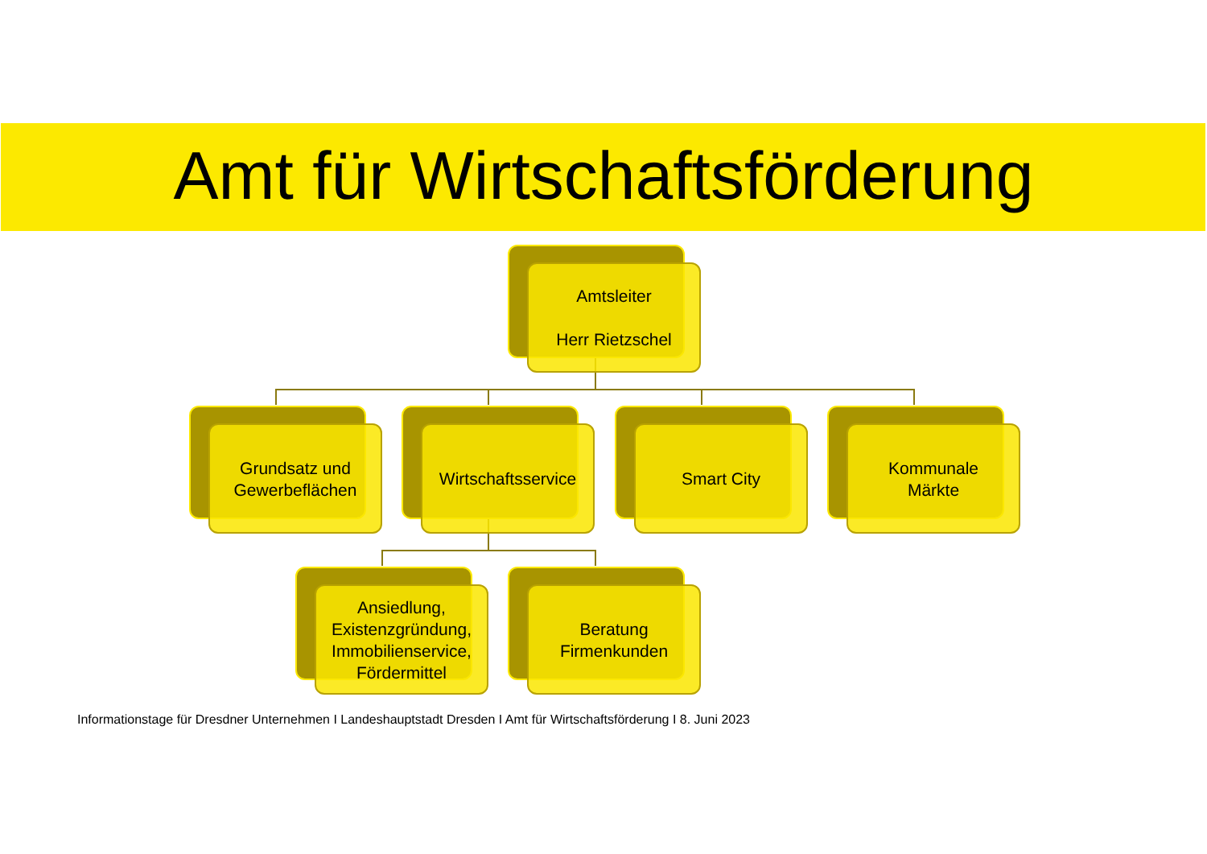Amt für Wirtschaftsförderung
Amtsleiter
Herr Rietzschel
Grundsatz und
Gewerbeflächen
Wirtschaftsservice Smart City
Kommunale
Märkte
Ansiedlung,
Existenzgründung,
Immobilienservice,
Fördermittel
Beratung
Firmenkunden
Informationstage für Dresdner Unternehmen I Landeshauptstadt Dresden I Amt für Wirtschaftsförderung I 8. Juni 2023